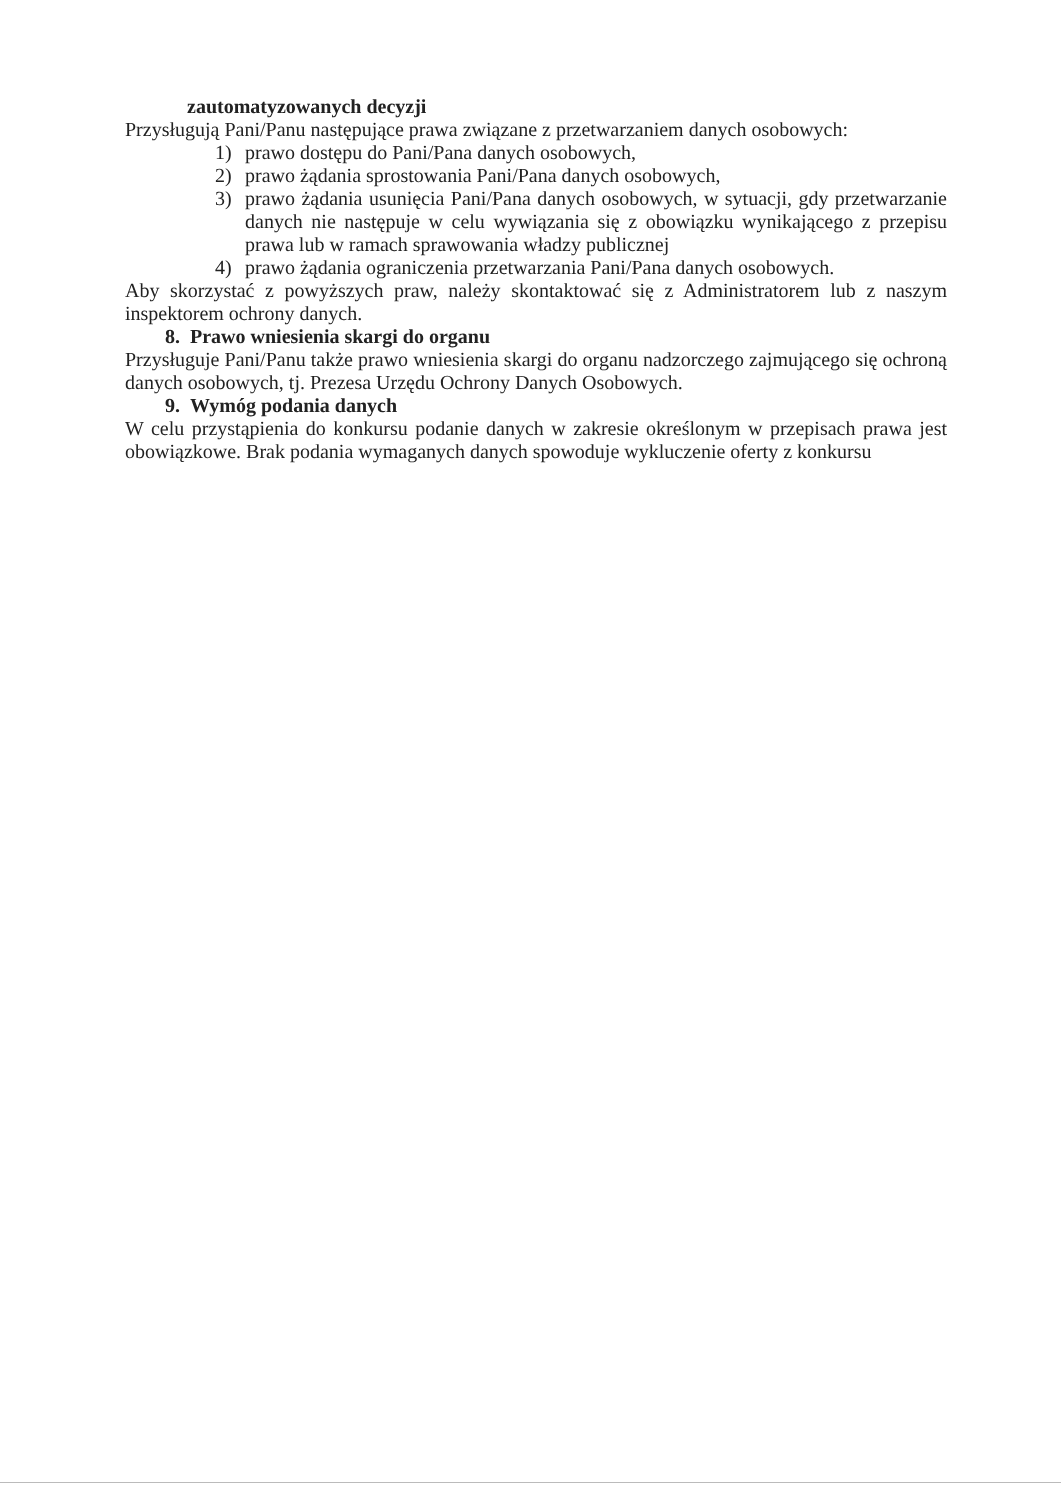zautomatyzowanych decyzji
Przysługują Pani/Panu następujące prawa związane z przetwarzaniem danych osobowych:
1) prawo dostępu do Pani/Pana danych osobowych,
2) prawo żądania sprostowania Pani/Pana danych osobowych,
3) prawo żądania usunięcia Pani/Pana danych osobowych, w sytuacji, gdy przetwarzanie danych nie następuje w celu wywiązania się z obowiązku wynikającego z przepisu prawa lub w ramach sprawowania władzy publicznej
4) prawo żądania ograniczenia przetwarzania Pani/Pana danych osobowych.
Aby skorzystać z powyższych praw, należy skontaktować się z Administratorem lub z naszym inspektorem ochrony danych.
8. Prawo wniesienia skargi do organu
Przysługuje Pani/Panu także prawo wniesienia skargi do organu nadzorczego zajmującego się ochroną danych osobowych, tj. Prezesa Urzędu Ochrony Danych Osobowych.
9. Wymóg podania danych
W celu przystąpienia do konkursu podanie danych w zakresie określonym w przepisach prawa jest obowiązkowe. Brak podania wymaganych danych spowoduje wykluczenie oferty z konkursu